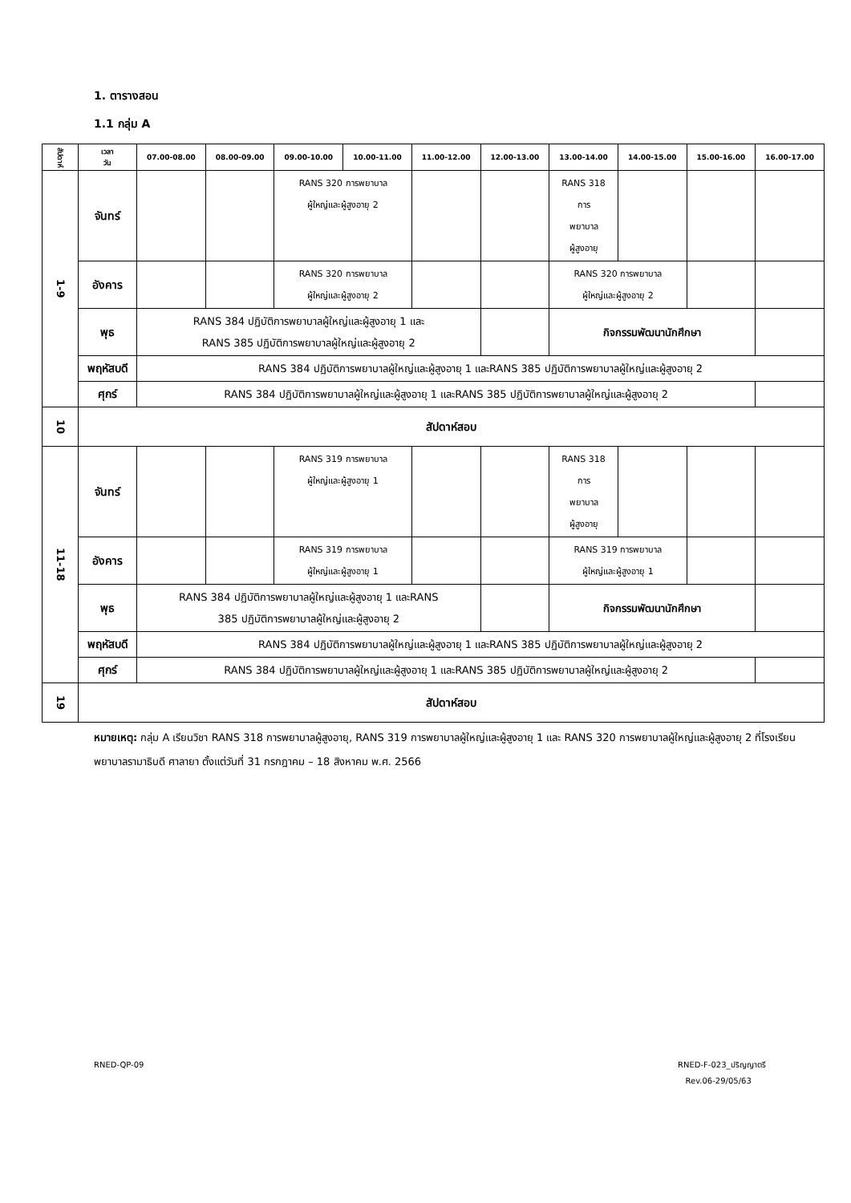1. ตารางสอน
1.1 กลุ่ม A
| สัปดาห์ | เวลา วัน | 07.00-08.00 | 08.00-09.00 | 09.00-10.00 | 10.00-11.00 | 11.00-12.00 | 12.00-13.00 | 13.00-14.00 | 14.00-15.00 | 15.00-16.00 | 16.00-17.00 |
| --- | --- | --- | --- | --- | --- | --- | --- | --- | --- | --- | --- |
| 1-9 | จันทร์ | | | RANS 320 การพยาบาล ผู้ใหญ่และผู้สูงอายุ 2 | | | | RANS 318 การ พยาบาล ผู้สูงอายุ | | | |
| | อังคาร | | | RANS 320 การพยาบาล ผู้ใหญ่และผู้สูงอายุ 2 | | | | RANS 320 การพยาบาล ผู้ใหญ่และผู้สูงอายุ 2 | | | |
| | พุธ | RANS 384 ปฏิบัติการพยาบาลผู้ใหญ่และผู้สูงอายุ 1 และ RANS 385 ปฏิบัติการพยาบาลผู้ใหญ่และผู้สูงอายุ 2 | | | | | | กิจกรรมพัฒนานักศึกษา | | | |
| | พฤหัสบดี | RANS 384 ปฏิบัติการพยาบาลผู้ใหญ่และผู้สูงอายุ 1 และRANS 385 ปฏิบัติการพยาบาลผู้ใหญ่และผู้สูงอายุ 2 | | | | | | | | | |
| | ศุกร์ | RANS 384 ปฏิบัติการพยาบาลผู้ใหญ่และผู้สูงอายุ 1 และRANS 385 ปฏิบัติการพยาบาลผู้ใหญ่และผู้สูงอายุ 2 | | | | | | | | | |
| 10 | สัปดาห์สอบ | | | | | | | | | | |
| 11-18 | จันทร์ | | | RANS 319 การพยาบาล ผู้ใหญ่และผู้สูงอายุ 1 | | | | RANS 318 การ พยาบาล ผู้สูงอายุ | | | |
| | อังคาร | | | RANS 319 การพยาบาล ผู้ใหญ่และผู้สูงอายุ 1 | | | | RANS 319 การพยาบาล ผู้ใหญ่และผู้สูงอายุ 1 | | | |
| | พุธ | RANS 384 ปฏิบัติการพยาบาลผู้ใหญ่และผู้สูงอายุ 1 และRANS 385 ปฏิบัติการพยาบาลผู้ใหญ่และผู้สูงอายุ 2 | | | | | | กิจกรรมพัฒนานักศึกษา | | | |
| | พฤหัสบดี | RANS 384 ปฏิบัติการพยาบาลผู้ใหญ่และผู้สูงอายุ 1 และRANS 385 ปฏิบัติการพยาบาลผู้ใหญ่และผู้สูงอายุ 2 | | | | | | | | | |
| | ศุกร์ | RANS 384 ปฏิบัติการพยาบาลผู้ใหญ่และผู้สูงอายุ 1 และRANS 385 ปฏิบัติการพยาบาลผู้ใหญ่และผู้สูงอายุ 2 | | | | | | | | | |
| 19 | สัปดาห์สอบ | | | | | | | | | | |
หมายเหตุ: กลุ่ม A เรียนวิชา RANS 318 การพยาบาลผู้สูงอายุ, RANS 319 การพยาบาลผู้ใหญ่และผู้สูงอายุ 1 และ RANS 320 การพยาบาลผู้ใหญ่และผู้สูงอายุ 2 ที่โรงเรียนพยาบาลรามาธิบดี ศาลายา ตั้งแต่วันที่ 31 กรกฎาคม – 18 สิงหาคม พ.ศ. 2566
RNED-QP-09
RNED-F-023_ปริญญาตรี
Rev.06-29/05/63